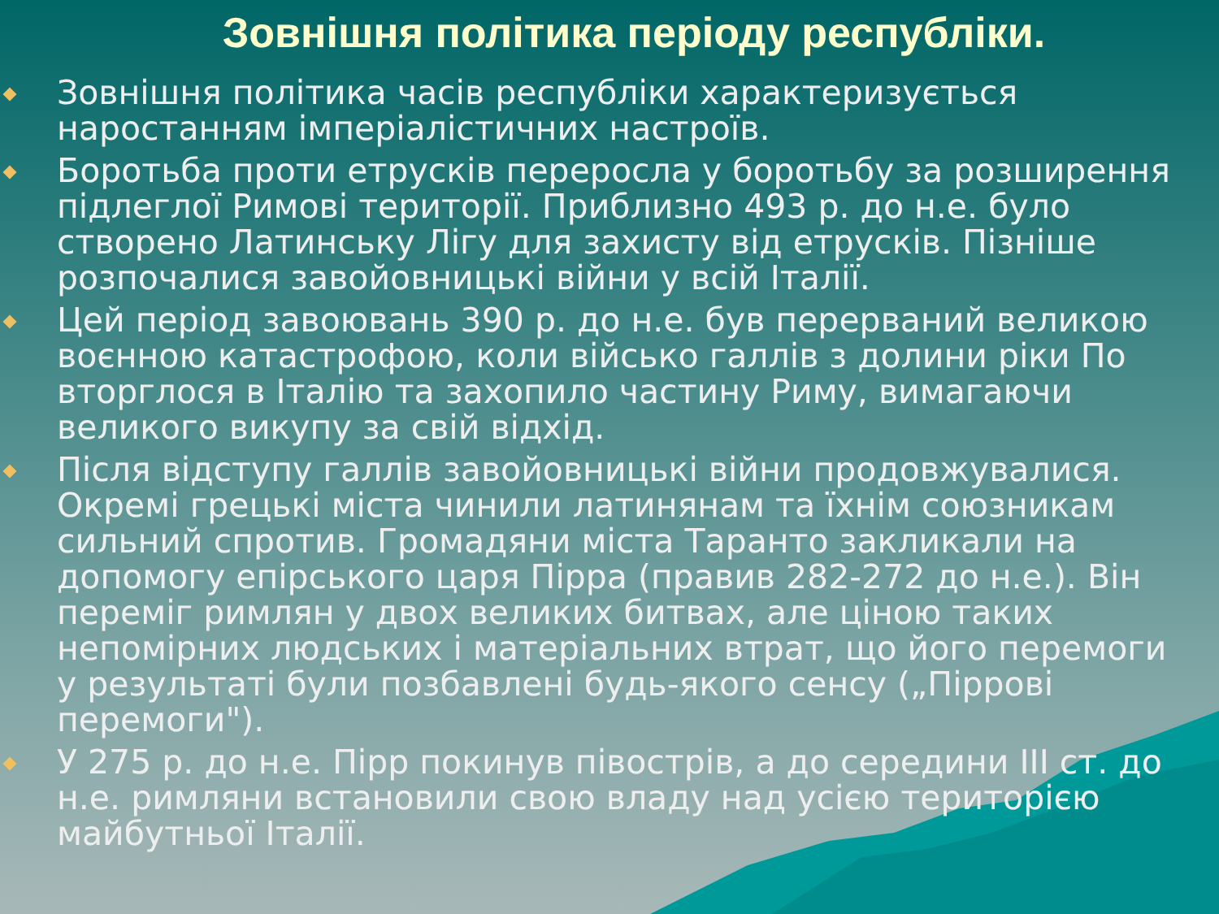Зовнішня політика періоду республіки.
Зовнішня політика часів республіки характеризується наростанням імперіалістичних настроїв.
Боротьба проти етрусків переросла у боротьбу за розширення підлеглої Римові території. Приблизно 493 р. до н.е. було створено Латинську Лігу для захисту від етрусків. Пізніше розпочалися завойовницькі війни у всій Італії.
Цей період завоювань 390 р. до н.е. був перерваний великою воєнною катастрофою, коли військо галлів з долини ріки По вторглося в Італію та захопило частину Риму, вимагаючи великого викупу за свій відхід.
Після відступу галлів завойовницькі війни продовжувалися. Окремі грецькі міста чинили латинянам та їхнім союзникам сильний спротив. Громадяни міста Таранто закликали на допомогу епірського царя Пірра (правив 282-272 до н.е.). Він переміг римлян у двох великих битвах, але ціною таких непомірних людських і матеріальних втрат, що його перемоги у результаті були позбавлені будь-якого сенсу („Піррові перемоги").
У 275 р. до н.е. Пірр покинув півострів, а до середини III ст. до н.е. римляни встановили свою владу над усією територією майбутньої Італії.